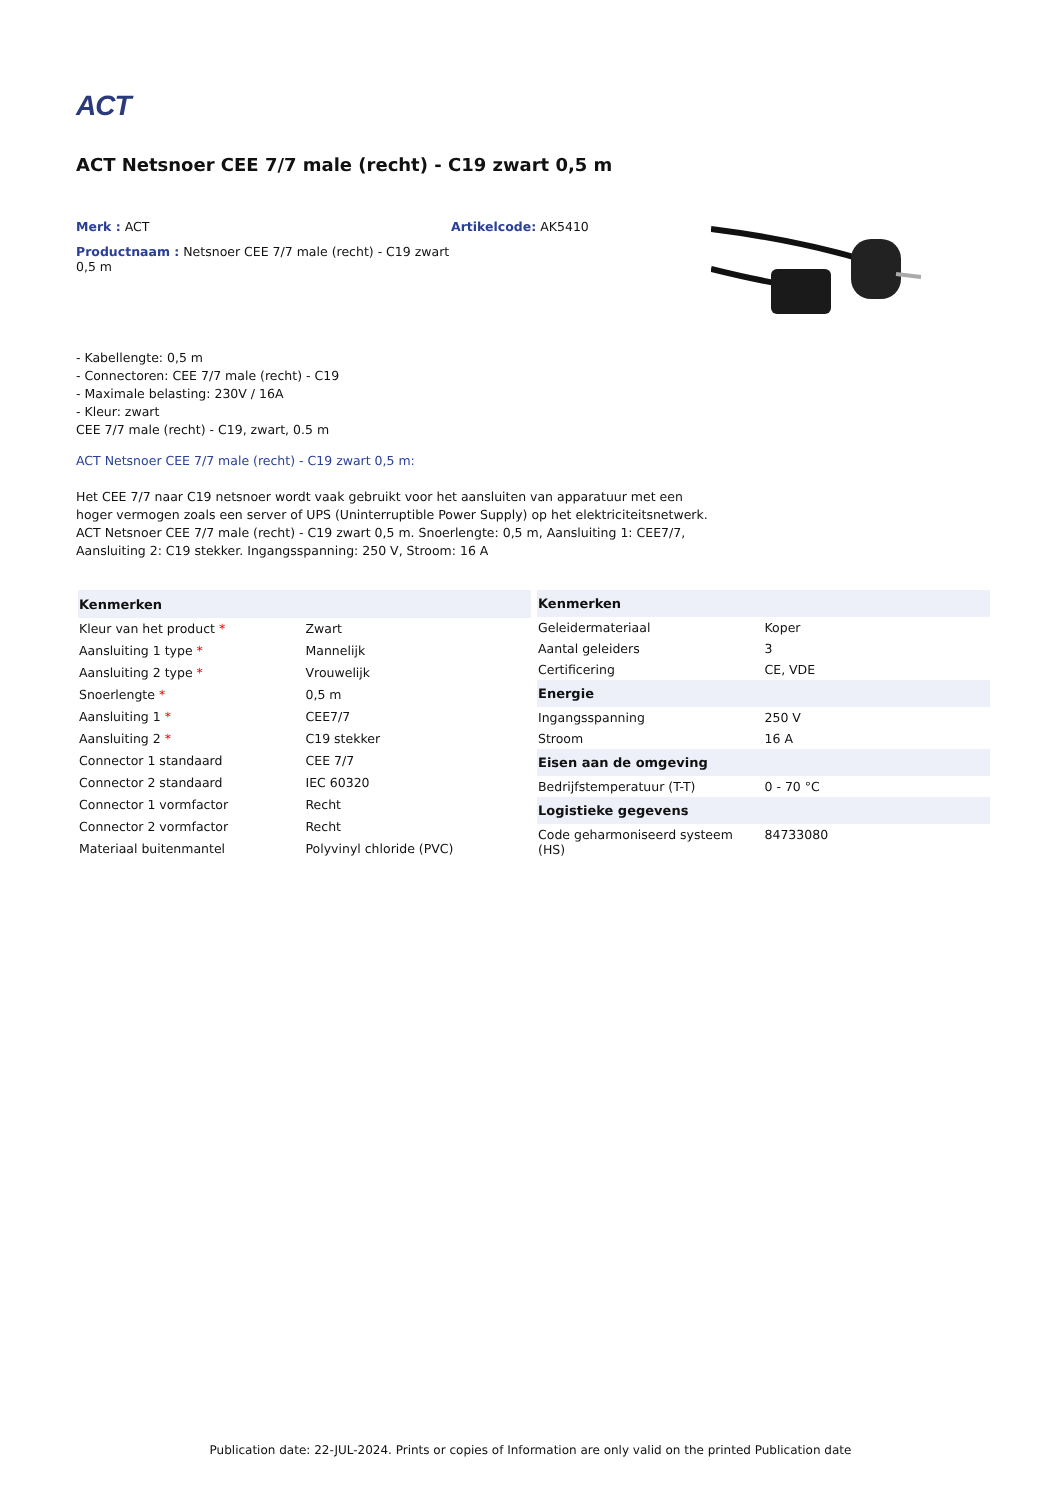ACT
ACT Netsnoer CEE 7/7 male (recht) - C19 zwart 0,5 m
Merk : ACT
Productnaam : Netsnoer CEE 7/7 male (recht) - C19 zwart 0,5 m
Artikelcode: AK5410
- Kabellengte: 0,5 m
- Connectoren: CEE 7/7 male (recht) - C19
- Maximale belasting: 230V / 16A
- Kleur: zwart
CEE 7/7 male (recht) - C19, zwart, 0.5 m
ACT Netsnoer CEE 7/7 male (recht) - C19 zwart 0,5 m:
Het CEE 7/7 naar C19 netsnoer wordt vaak gebruikt voor het aansluiten van apparatuur met een hoger vermogen zoals een server of UPS (Uninterruptible Power Supply) op het elektriciteitsnetwerk.
ACT Netsnoer CEE 7/7 male (recht) - C19 zwart 0,5 m. Snoerlengte: 0,5 m, Aansluiting 1: CEE7/7, Aansluiting 2: C19 stekker. Ingangsspanning: 250 V, Stroom: 16 A
| Kenmerken | |
| --- | --- |
| Kleur van het product * | Zwart |
| Aansluiting 1 type * | Mannelijk |
| Aansluiting 2 type * | Vrouwelijk |
| Snoerlengte * | 0,5 m |
| Aansluiting 1 * | CEE7/7 |
| Aansluiting 2 * | C19 stekker |
| Connector 1 standaard | CEE 7/7 |
| Connector 2 standaard | IEC 60320 |
| Connector 1 vormfactor | Recht |
| Connector 2 vormfactor | Recht |
| Materiaal buitenmantel | Polyvinyl chloride (PVC) |
| Kenmerken | |
| --- | --- |
| Geleidermateriaal | Koper |
| Aantal geleiders | 3 |
| Certificering | CE, VDE |
| Energie | |
| Ingangsspanning | 250 V |
| Stroom | 16 A |
| Eisen aan de omgeving | |
| Bedrijfstemperatuur (T-T) | 0 - 70 °C |
| Logistieke gegevens | |
| Code geharmoniseerd systeem (HS) | 84733080 |
Publication date: 22-JUL-2024. Prints or copies of Information are only valid on the printed Publication date